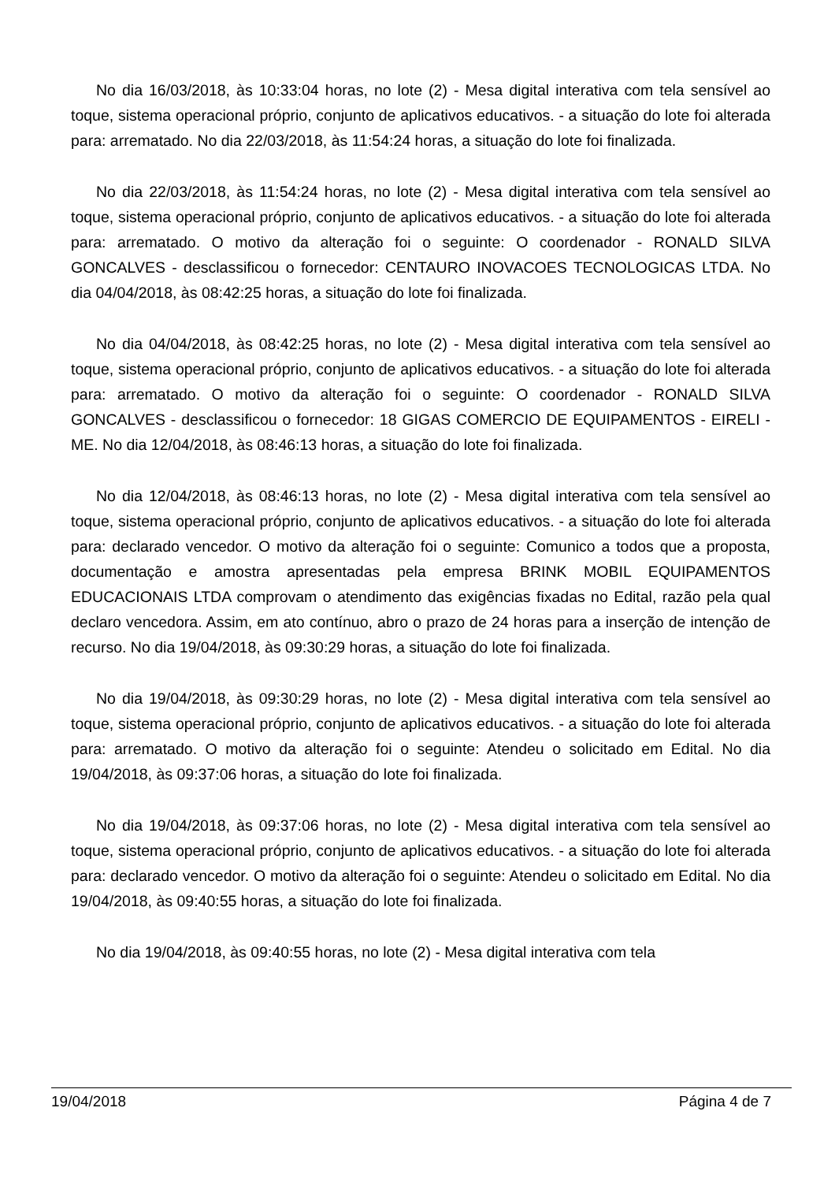No dia 16/03/2018, às 10:33:04 horas, no lote (2) - Mesa digital interativa com tela sensível ao toque, sistema operacional próprio, conjunto de aplicativos educativos. - a situação do lote foi alterada para: arrematado. No dia 22/03/2018, às 11:54:24 horas, a situação do lote foi finalizada.
No dia 22/03/2018, às 11:54:24 horas, no lote (2) - Mesa digital interativa com tela sensível ao toque, sistema operacional próprio, conjunto de aplicativos educativos. - a situação do lote foi alterada para: arrematado. O motivo da alteração foi o seguinte: O coordenador - RONALD SILVA GONCALVES - desclassificou o fornecedor: CENTAURO INOVACOES TECNOLOGICAS LTDA. No dia 04/04/2018, às 08:42:25 horas, a situação do lote foi finalizada.
No dia 04/04/2018, às 08:42:25 horas, no lote (2) - Mesa digital interativa com tela sensível ao toque, sistema operacional próprio, conjunto de aplicativos educativos. - a situação do lote foi alterada para: arrematado. O motivo da alteração foi o seguinte: O coordenador - RONALD SILVA GONCALVES - desclassificou o fornecedor: 18 GIGAS COMERCIO DE EQUIPAMENTOS - EIRELI - ME. No dia 12/04/2018, às 08:46:13 horas, a situação do lote foi finalizada.
No dia 12/04/2018, às 08:46:13 horas, no lote (2) - Mesa digital interativa com tela sensível ao toque, sistema operacional próprio, conjunto de aplicativos educativos. - a situação do lote foi alterada para: declarado vencedor. O motivo da alteração foi o seguinte: Comunico a todos que a proposta, documentação e amostra apresentadas pela empresa BRINK MOBIL EQUIPAMENTOS EDUCACIONAIS LTDA comprovam o atendimento das exigências fixadas no Edital, razão pela qual declaro vencedora. Assim, em ato contínuo, abro o prazo de 24 horas para a inserção de intenção de recurso. No dia 19/04/2018, às 09:30:29 horas, a situação do lote foi finalizada.
No dia 19/04/2018, às 09:30:29 horas, no lote (2) - Mesa digital interativa com tela sensível ao toque, sistema operacional próprio, conjunto de aplicativos educativos. - a situação do lote foi alterada para: arrematado. O motivo da alteração foi o seguinte: Atendeu o solicitado em Edital. No dia 19/04/2018, às 09:37:06 horas, a situação do lote foi finalizada.
No dia 19/04/2018, às 09:37:06 horas, no lote (2) - Mesa digital interativa com tela sensível ao toque, sistema operacional próprio, conjunto de aplicativos educativos. - a situação do lote foi alterada para: declarado vencedor. O motivo da alteração foi o seguinte: Atendeu o solicitado em Edital. No dia 19/04/2018, às 09:40:55 horas, a situação do lote foi finalizada.
No dia 19/04/2018, às 09:40:55 horas, no lote (2) - Mesa digital interativa com tela
19/04/2018 Página 4 de 7